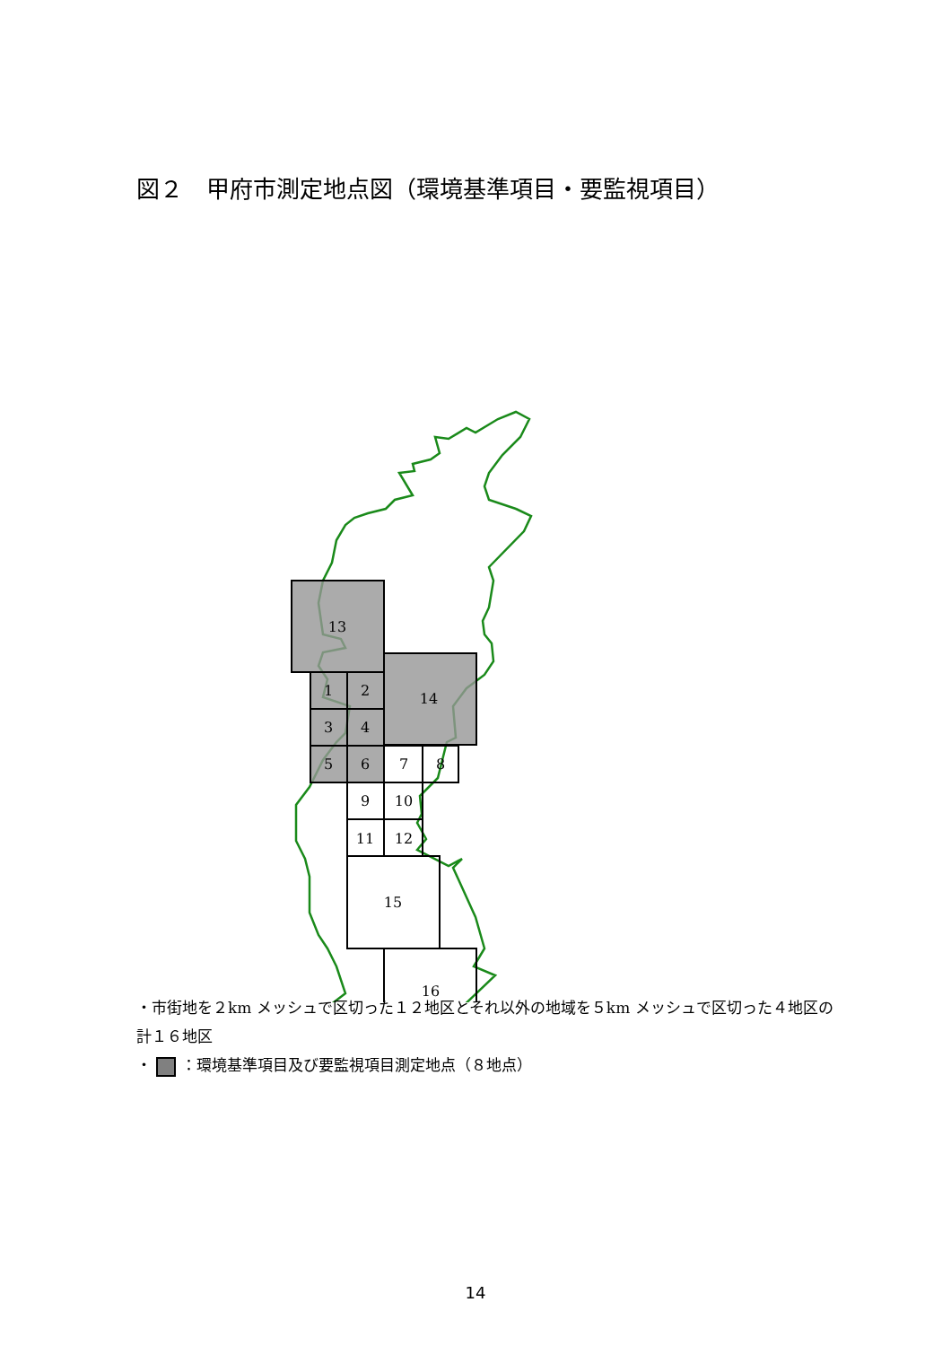図２　甲府市測定地点図（環境基準項目・要監視項目）
13
14
1
2
3
4
5
6
7
8
9
10
11
12
15
16
・市街地を２km メッシュで区切った１２地区とそれ以外の地域を５km メッシュで区切った４地区の計１６地区
・ ：環境基準項目及び要監視項目測定地点（８地点）
14